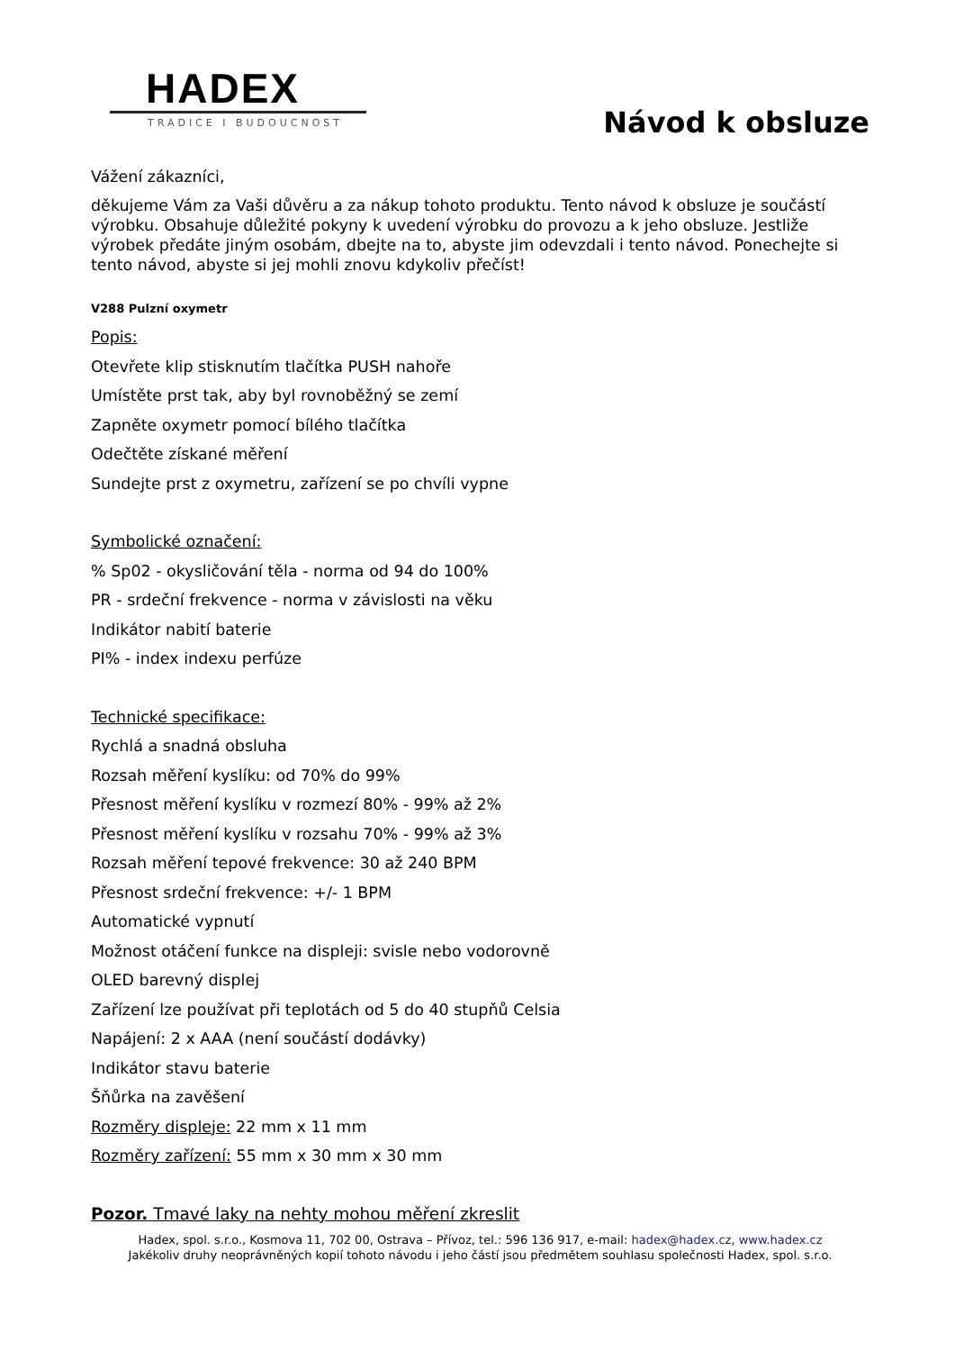HADEX
TRADICE I BUDOUCNOST
Návod k obsluze
Vážení zákazníci,
děkujeme Vám za Vaši důvěru a za nákup tohoto produktu. Tento návod k obsluze je součástí výrobku. Obsahuje důležité pokyny k uvedení výrobku do provozu a k jeho obsluze. Jestliže výrobek předáte jiným osobám, dbejte na to, abyste jim odevzdali i tento návod. Ponechejte si tento návod, abyste si jej mohli znovu kdykoliv přečíst!
V288 Pulzní oxymetr
Popis:
Otevřete klip stisknutím tlačítka PUSH nahoře
Umístěte prst tak, aby byl rovnoběžný se zemí
Zapněte oxymetr pomocí bílého tlačítka
Odečtěte získané měření
Sundejte prst z oxymetru, zařízení se po chvíli vypne
Symbolické označení:
% Sp02 - okysličování těla - norma od 94 do 100%
PR - srdeční frekvence - norma v závislosti na věku
Indikátor nabití baterie
PI% - index indexu perfúze
Technické specifikace:
Rychlá a snadná obsluha
Rozsah měření kyslíku: od 70% do 99%
Přesnost měření kyslíku v rozmezí 80% - 99% až 2%
Přesnost měření kyslíku v rozsahu 70% - 99% až 3%
Rozsah měření tepové frekvence: 30 až 240 BPM
Přesnost srdeční frekvence: +/- 1 BPM
Automatické vypnutí
Možnost otáčení funkce na displeji: svisle nebo vodorovně
OLED barevný displej
Zařízení lze používat při teplotách od 5 do 40 stupňů Celsia
Napájení: 2 x AAA (není součástí dodávky)
Indikátor stavu baterie
Šňůrka na zavěšení
Rozměry displeje: 22 mm x 11 mm
Rozměry zařízení: 55 mm x 30 mm x 30 mm
Pozor. Tmavé laky na nehty mohou měření zkreslit
Hadex, spol. s.r.o., Kosmova 11, 702 00, Ostrava – Přívoz, tel.: 596 136 917, e-mail: hadex@hadex.cz, www.hadex.cz
Jakékoliv druhy neoprávněných kopií tohoto návodu i jeho částí jsou předmětem souhlasu společnosti Hadex, spol. s.r.o.